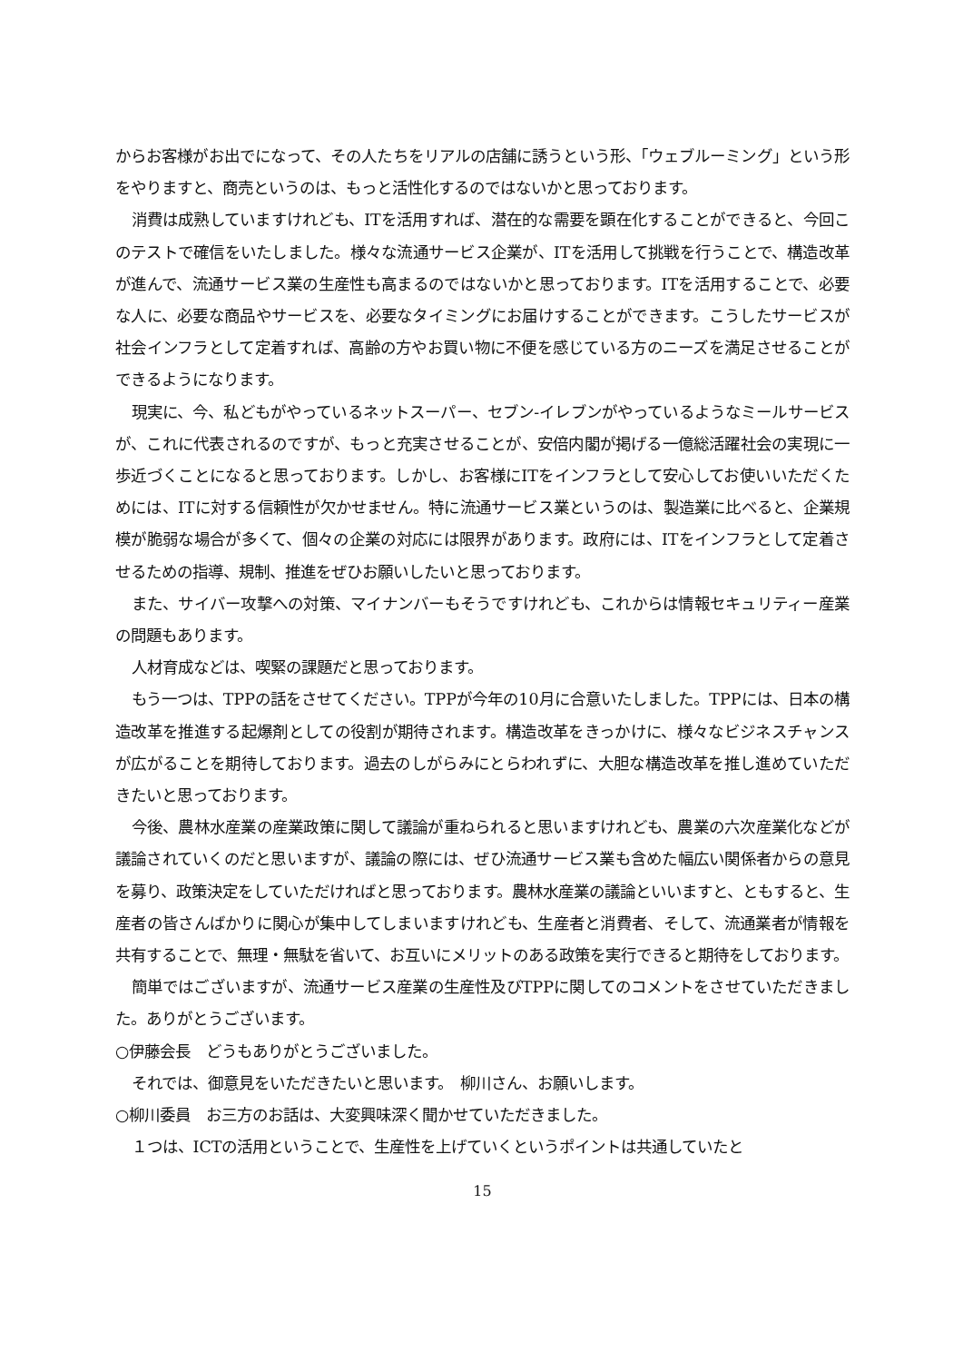からお客様がお出でになって、その人たちをリアルの店舗に誘うという形、「ウェブルーミング」という形をやりますと、商売というのは、もっと活性化するのではないかと思っております。
消費は成熟していますけれども、ITを活用すれば、潜在的な需要を顕在化することができると、今回このテストで確信をいたしました。様々な流通サービス企業が、ITを活用して挑戦を行うことで、構造改革が進んで、流通サービス業の生産性も高まるのではないかと思っております。ITを活用することで、必要な人に、必要な商品やサービスを、必要なタイミングにお届けすることができます。こうしたサービスが社会インフラとして定着すれば、高齢の方やお買い物に不便を感じている方のニーズを満足させることができるようになります。
現実に、今、私どもがやっているネットスーパー、セブン-イレブンがやっているようなミールサービスが、これに代表されるのですが、もっと充実させることが、安倍内閣が掲げる一億総活躍社会の実現に一歩近づくことになると思っております。しかし、お客様にITをインフラとして安心してお使いいただくためには、ITに対する信頼性が欠かせません。特に流通サービス業というのは、製造業に比べると、企業規模が脆弱な場合が多くて、個々の企業の対応には限界があります。政府には、ITをインフラとして定着させるための指導、規制、推進をぜひお願いしたいと思っております。
また、サイバー攻撃への対策、マイナンバーもそうですけれども、これからは情報セキュリティー産業の問題もあります。
人材育成などは、喫緊の課題だと思っております。
もう一つは、TPPの話をさせてください。TPPが今年の10月に合意いたしました。TPPには、日本の構造改革を推進する起爆剤としての役割が期待されます。構造改革をきっかけに、様々なビジネスチャンスが広がることを期待しております。過去のしがらみにとらわれずに、大胆な構造改革を推し進めていただきたいと思っております。
今後、農林水産業の産業政策に関して議論が重ねられると思いますけれども、農業の六次産業化などが議論されていくのだと思いますが、議論の際には、ぜひ流通サービス業も含めた幅広い関係者からの意見を募り、政策決定をしていただければと思っております。農林水産業の議論といいますと、ともすると、生産者の皆さんばかりに関心が集中してしまいますけれども、生産者と消費者、そして、流通業者が情報を共有することで、無理・無駄を省いて、お互いにメリットのある政策を実行できると期待をしております。
簡単ではございますが、流通サービス産業の生産性及びTPPに関してのコメントをさせていただきました。ありがとうございます。
○伊藤会長　どうもありがとうございました。
それでは、御意見をいただきたいと思います。　柳川さん、お願いします。
○柳川委員　お三方のお話は、大変興味深く聞かせていただきました。
１つは、ICTの活用ということで、生産性を上げていくというポイントは共通していたと
15